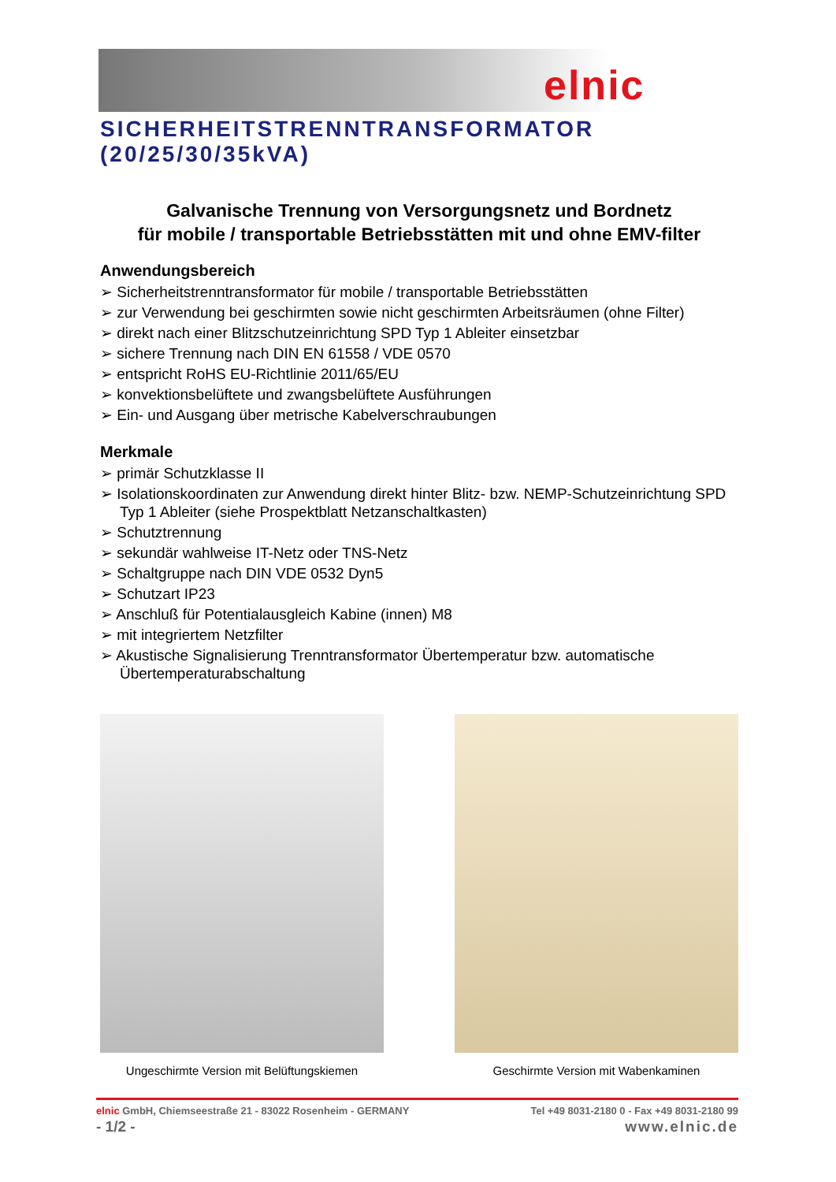elnic
SICHERHEITSTRENNTRANSFORMATOR (20/25/30/35kVA)
Galvanische Trennung von Versorgungsnetz und Bordnetz
für mobile / transportable Betriebsstätten mit und ohne EMV-filter
Anwendungsbereich
➢ Sicherheitstrenntransformator für mobile / transportable Betriebsstätten
➢ zur Verwendung bei geschirmten sowie nicht geschirmten Arbeitsräumen (ohne Filter)
➢ direkt nach einer Blitzschutzeinrichtung SPD Typ 1 Ableiter einsetzbar
➢ sichere Trennung nach DIN EN 61558 / VDE 0570
➢ entspricht RoHS EU-Richtlinie 2011/65/EU
➢ konvektionsbelüftete und zwangsbelüftete Ausführungen
➢ Ein- und Ausgang über metrische Kabelverschraubungen
Merkmale
➢ primär Schutzklasse II
➢ Isolationskoordinaten zur Anwendung direkt hinter Blitz- bzw. NEMP-Schutzeinrichtung SPD Typ 1 Ableiter (siehe Prospektblatt Netzanschaltkasten)
➢ Schutztrennung
➢ sekundär wahlweise IT-Netz oder TNS-Netz
➢ Schaltgruppe nach DIN VDE 0532 Dyn5
➢ Schutzart IP23
➢ Anschluß für Potentialausgleich Kabine (innen) M8
➢ mit integriertem Netzfilter
➢ Akustische Signalisierung Trenntransformator Übertemperatur bzw. automatische Übertemperaturabschaltung
Ungeschirmte Version mit Belüftungskiemen
Geschirmte Version mit Wabenkaminen
elnic GmbH, Chiemseestraße 21 - 83022 Rosenheim - GERMANY Tel +49 8031-2180 0 - Fax +49 8031-2180 99
- 1/2 - www.elnic.de